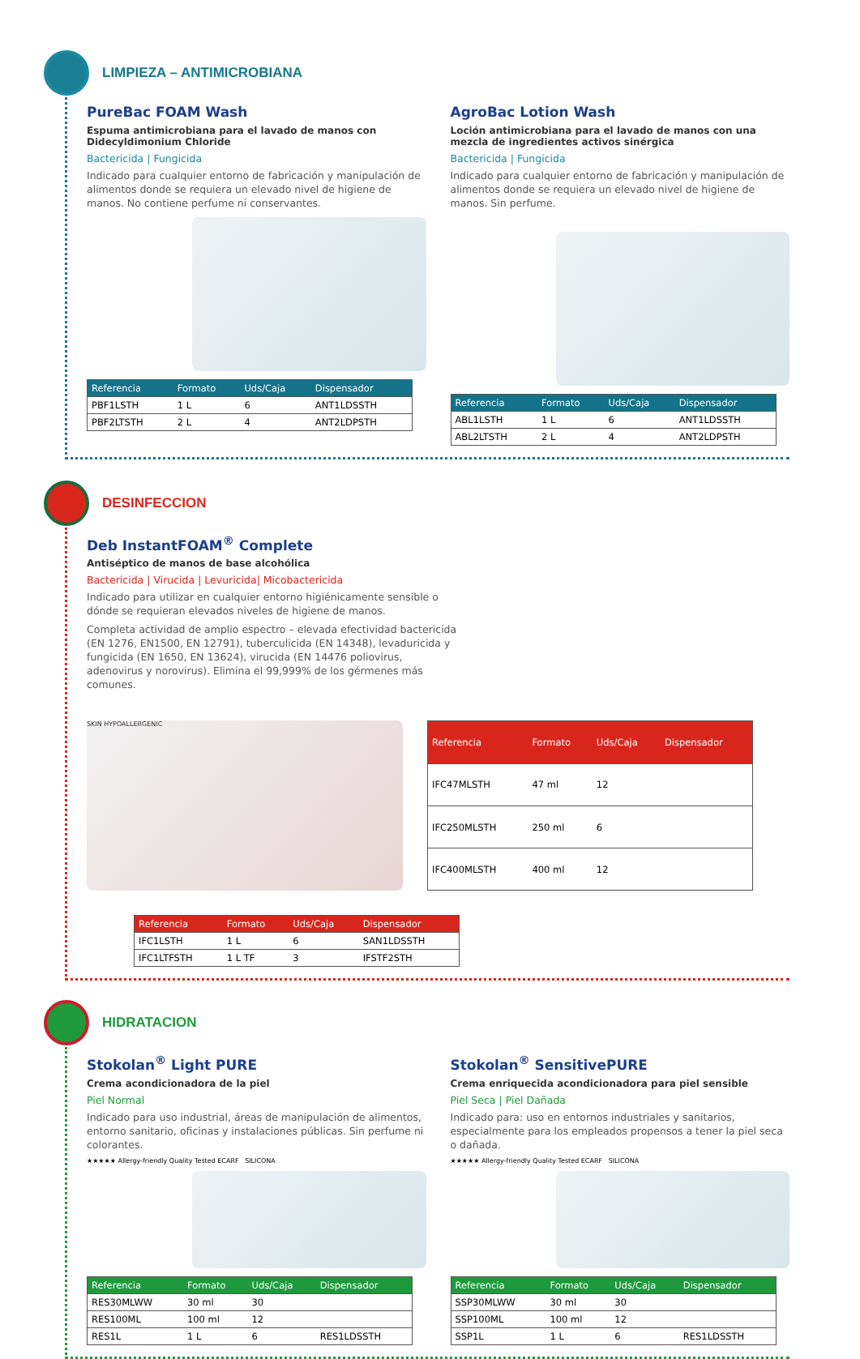LIMPIEZA – ANTIMICROBIANA
PureBac FOAM Wash
Espuma antimicrobiana para el lavado de manos con Didecyldimonium Chloride
Bactericida | Fungicida
Indicado para cualquier entorno de fabricación y manipulación de alimentos donde se requiera un elevado nivel de higiene de manos. No contiene perfume ni conservantes.
| Referencia | Formato | Uds/Caja | Dispensador |
| --- | --- | --- | --- |
| PBF1LSTH | 1 L | 6 | ANT1LDSSTH |
| PBF2LTSTH | 2 L | 4 | ANT2LDPSTH |
AgroBac Lotion Wash
Loción antimicrobiana para el lavado de manos con una mezcla de ingredientes activos sinérgica
Bactericida | Fungicida
Indicado para cualquier entorno de fabricación y manipulación de alimentos donde se requiera un elevado nivel de higiene de manos. Sin perfume.
| Referencia | Formato | Uds/Caja | Dispensador |
| --- | --- | --- | --- |
| ABL1LSTH | 1 L | 6 | ANT1LDSSTH |
| ABL2LTSTH | 2 L | 4 | ANT2LDPSTH |
DESINFECCION
Deb InstantFOAM<sup>®</sup> Complete
Antiséptico de manos de base alcohólica
Bactericida | Virucida | Levuricida| Micobactericida
Indicado para utilizar en cualquier entorno higiénicamente sensible o dónde se requieran elevados niveles de higiene de manos.
Completa actividad de amplio espectro – elevada efectividad bactericida (EN 1276, EN1500, EN 12791), tuberculicida (EN 14348), levaduricida y fungicida (EN 1650, EN 13624), virucida (EN 14476 poliovirus, adenovirus y norovirus). Elimina el 99,999% de los gérmenes más comunes.
SKIN HYPOALLERGENIC
| Referencia | Formato | Uds/Caja | Dispensador |
| --- | --- | --- | --- |
| IFC47MLSTH | 47 ml | 12 | |
| IFC250MLSTH | 250 ml | 6 | |
| IFC400MLSTH | 400 ml | 12 | |
| Referencia | Formato | Uds/Caja | Dispensador |
| --- | --- | --- | --- |
| IFC1LSTH | 1 L | 6 | SAN1LDSSTH |
| IFC1LTFSTH | 1 L TF | 3 | IFSTF2STH |
HIDRATACION
Stokolan<sup>®</sup> Light PURE
Crema acondicionadora de la piel
Piel Normal
Indicado para uso industrial, áreas de manipulación de alimentos, entorno sanitario, oficinas y instalaciones públicas. Sin perfume ni colorantes.
★★★★★ Allergy-friendly Quality Tested ECARF SILICONA
| Referencia | Formato | Uds/Caja | Dispensador |
| --- | --- | --- | --- |
| RES30MLWW | 30 ml | 30 | |
| RES100ML | 100 ml | 12 | |
| RES1L | 1 L | 6 | RES1LDSSTH |
Stokolan<sup>®</sup> SensitivePURE
Crema enriquecida acondicionadora para piel sensible
Piel Seca | Piel Dañada
Indicado para: uso en entornos industriales y sanitarios, especialmente para los empleados propensos a tener la piel seca o dañada.
★★★★★ Allergy-friendly Quality Tested ECARF SILICONA
| Referencia | Formato | Uds/Caja | Dispensador |
| --- | --- | --- | --- |
| SSP30MLWW | 30 ml | 30 | |
| SSP100ML | 100 ml | 12 | |
| SSP1L | 1 L | 6 | RES1LDSSTH |